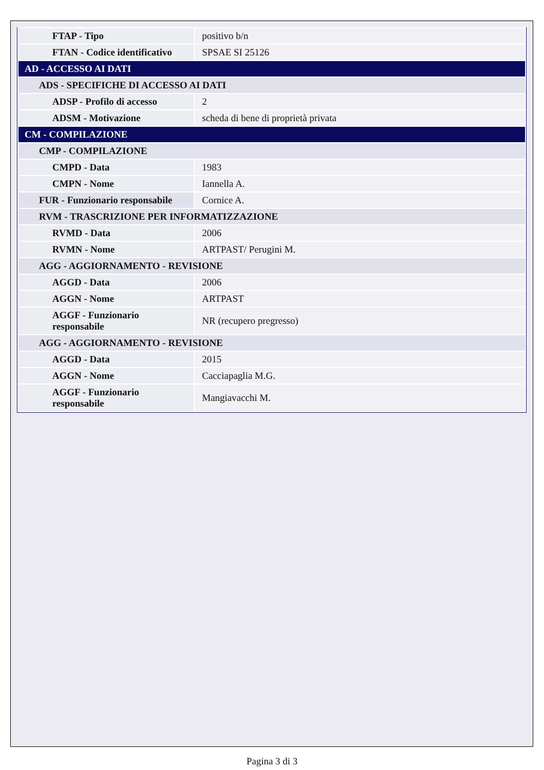| FTAP - Tipo | positivo b/n |
| FTAN - Codice identificativo | SPSAE SI 25126 |
| AD - ACCESSO AI DATI | |
| ADS - SPECIFICHE DI ACCESSO AI DATI | |
| ADSP - Profilo di accesso | 2 |
| ADSM - Motivazione | scheda di bene di proprietà privata |
| CM - COMPILAZIONE | |
| CMP - COMPILAZIONE | |
| CMPD - Data | 1983 |
| CMPN - Nome | Iannella A. |
| FUR - Funzionario responsabile | Cornice A. |
| RVM - TRASCRIZIONE PER INFORMATIZZAZIONE | |
| RVMD - Data | 2006 |
| RVMN - Nome | ARTPAST/ Perugini M. |
| AGG - AGGIORNAMENTO - REVISIONE | |
| AGGD - Data | 2006 |
| AGGN - Nome | ARTPAST |
| AGGF - Funzionario responsabile | NR (recupero pregresso) |
| AGG - AGGIORNAMENTO - REVISIONE | |
| AGGD - Data | 2015 |
| AGGN - Nome | Cacciapaglia M.G. |
| AGGF - Funzionario responsabile | Mangiavacchi M. |
Pagina 3 di 3